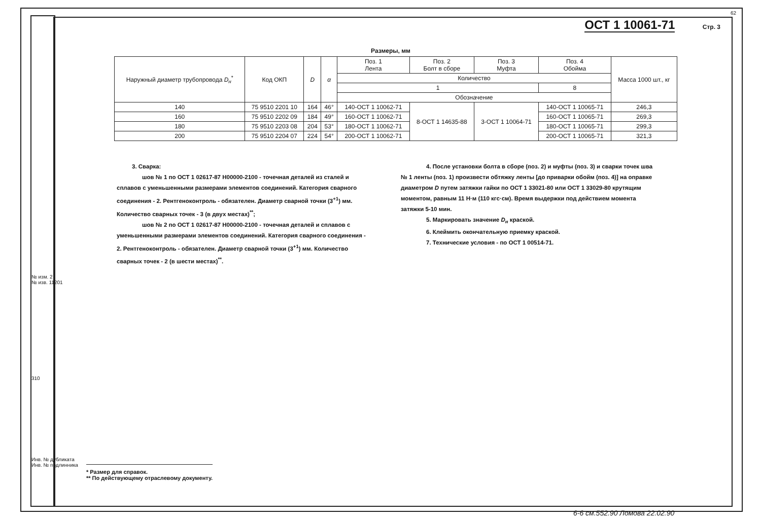№ изм. 2
№ изв. 11201
310
Инв. № дубликата
Инв. № подлинника
62
ОСТ 1 10061-71 Стр. 3
Размеры, мм
| Наружный диаметр трубопровода D<sub>н</sub><sup>*</sup> | Код ОКП | D | α | Поз. 1 Лента | Поз. 2 Болт в сборе | Поз. 3 Муфта | Поз. 4 Обойма | Масса 1000 шт., кг |
| --- | --- | --- | --- | --- | --- | --- | --- | --- |
| | | | | Количество | | | | |
| | | | | 1 | | | 8 | |
| | | | | Обозначение | | | | |
| 140 | 75 9510 2201 10 | 164 | 46° | 140-ОСТ 1 10062-71 | 8-ОСТ 1 14635-88 | 3-ОСТ 1 10064-71 | 140-ОСТ 1 10065-71 | 246,3 |
| 160 | 75 9510 2202 09 | 184 | 49° | 160-ОСТ 1 10062-71 | | | 160-ОСТ 1 10065-71 | 269,3 |
| 180 | 75 9510 2203 08 | 204 | 53° | 180-ОСТ 1 10062-71 | | | 180-ОСТ 1 10065-71 | 299,3 |
| 200 | 75 9510 2204 07 | 224 | 54° | 200-ОСТ 1 10062-71 | | | 200-ОСТ 1 10065-71 | 321,3 |
3. Сварка:
шов № 1 по ОСТ 1 02617-87 Н00000-2100 - точечная деталей из сталей и сплавов с уменьшенными размерами элементов соединений. Категория сварного соединения - 2. Рентгеноконтроль - обязателен. Диаметр сварной точки (3<sup>+1</sup>) мм. Количество сварных точек - 3 (в двух местах)<sup>**</sup>;
шов № 2 по ОСТ 1 02617-87 Н00000-2100 - точечная деталей и сплавов с уменьшенными размерами элементов соединений. Категория сварного соединения - 2. Рентгеноконтроль - обязателен. Диаметр сварной точки (3<sup>+1</sup>) мм. Количество сварных точек - 2 (в шести местах)<sup>**</sup>.
4. После установки болта в сборе (поз. 2) и муфты (поз. 3) и сварки точек шва № 1 ленты (поз. 1) произвести обтяжку ленты [до приварки обойм (поз. 4)] на оправке диаметром D путем затяжки гайки по ОСТ 1 33021-80 или ОСТ 1 33029-80 крутящим моментом, равным 11 Н·м (110 кгс·см). Время выдержки под действием момента затяжки 5-10 мин.
5. Маркировать значение D<sub>н</sub> краской.
6. Клеймить окончательную приемку краской.
7. Технические условия - по ОСТ 1 00514-71.
* Размер для справок.
** По действующему отраслевому документу.
6-6 см.552.90 Ломова 22.02.90